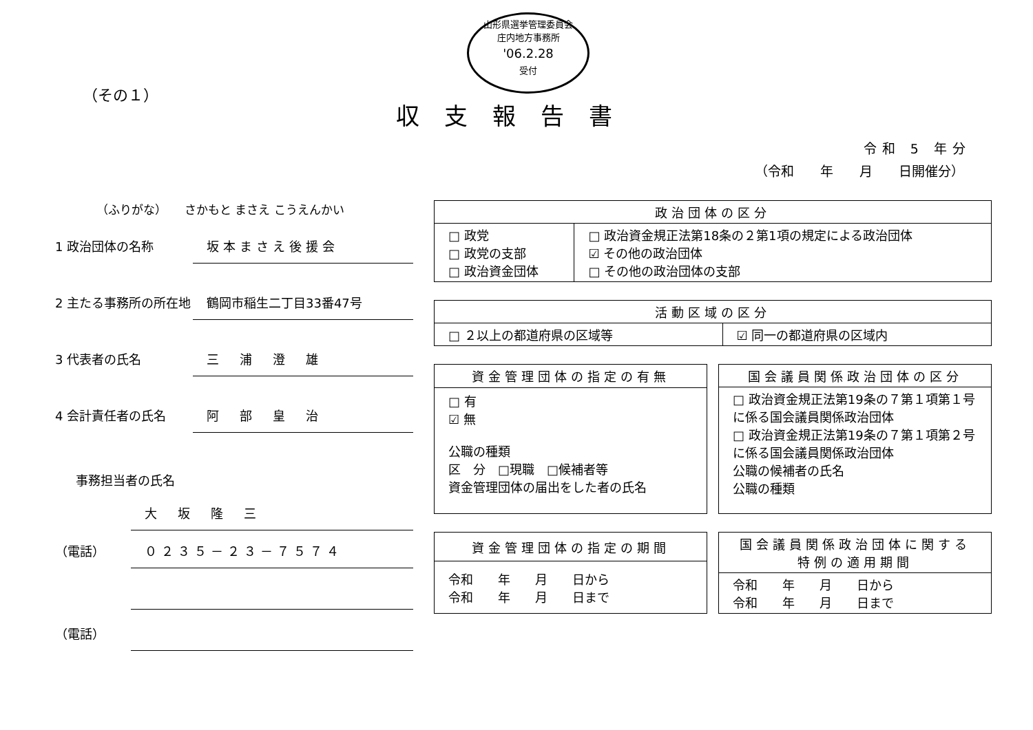山形県選挙管理委員会
庄内地方事務所
'06.2.28
受付
（その１）
収支報告書
令和 5 年分
（令和　　年　　月　　日開催分）
（ふりがな）　　さかもと まさえ こうえんかい
1 政治団体の名称
坂本まさえ後援会
2 主たる事務所の所在地
鶴岡市稲生二丁目33番47号
3 代表者の氏名
三　浦　澄　雄
4 会計責任者の氏名
阿　部　皇　治
事務担当者の氏名
大　坂　隆　三
（電話）
０２３５－２３－７５７４
（電話）
| 政治団体の区分 | |
| --- | --- |
| □ 政党 □ 政党の支部 □ 政治資金団体 | □ 政治資金規正法第18条の２第1項の規定による政治団体 ☑ その他の政治団体 □ その他の政治団体の支部 |
| 活動区域の区分 | |
| --- | --- |
| □ ２以上の都道府県の区域等 | ☑ 同一の都道府県の区域内 |
| 資金管理団体の指定の有無 |
| --- |
| □ 有 ☑ 無 公職の種類 区 分 □現職 □候補者等 資金管理団体の届出をした者の氏名 |
| 国会議員関係政治団体の区分 |
| --- |
| □ 政治資金規正法第19条の７第１項第１号に係る国会議員関係政治団体 □ 政治資金規正法第19条の７第１項第２号に係る国会議員関係政治団体 公職の候補者の氏名 公職の種類 |
| 資金管理団体の指定の期間 |
| --- |
| 令和 年 月 日から 令和 年 月 日まで |
| 国会議員関係政治団体に関する特例の適用期間 |
| --- |
| 令和 年 月 日から 令和 年 月 日まで |